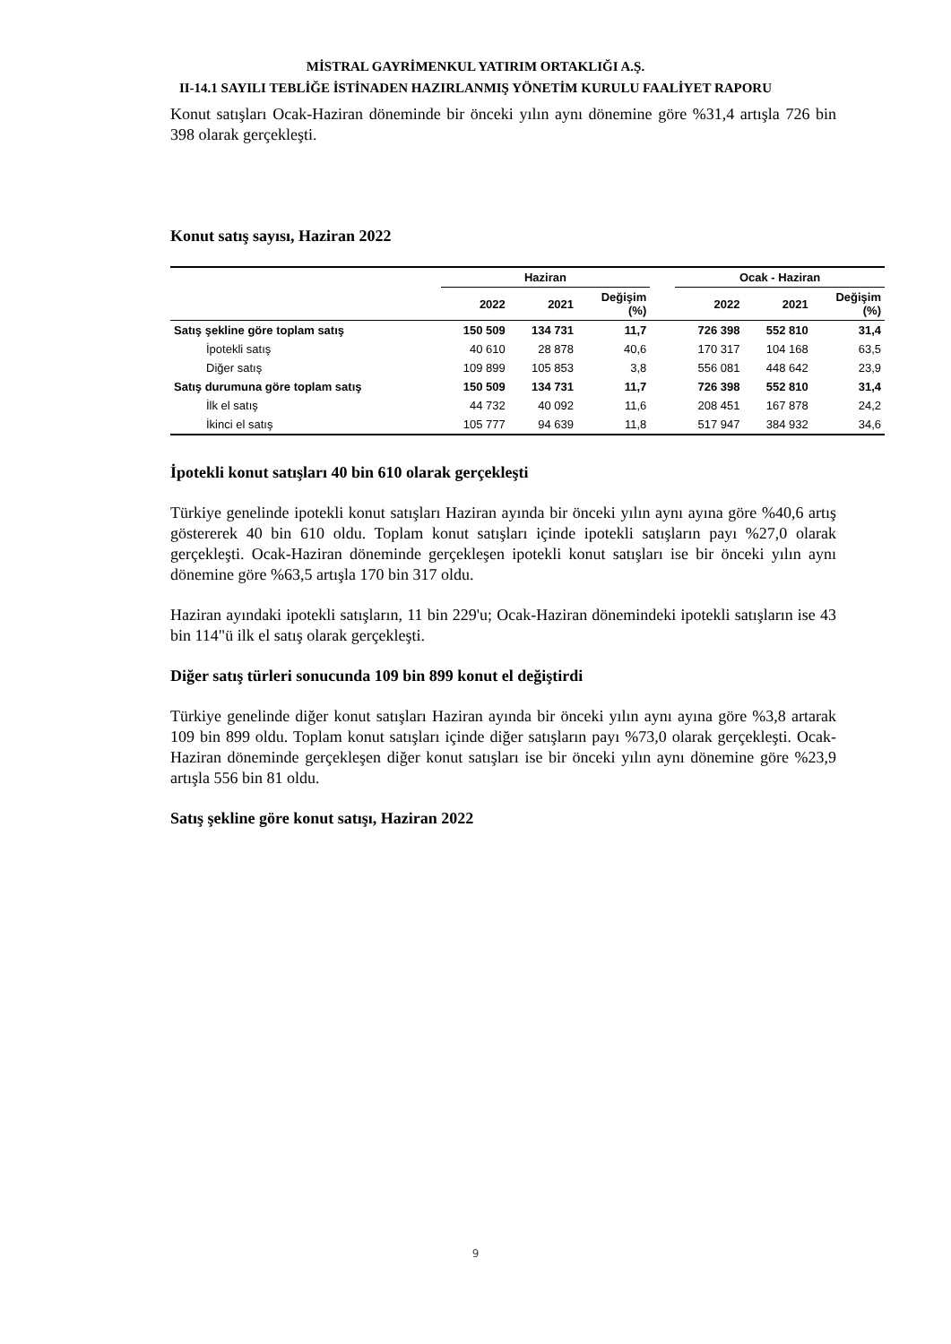MİSTRAL GAYRİMENKUL YATIRIM ORTAKLIĞI A.Ş.
II-14.1 SAYILI TEBLİĞE İSTİNADEN HAZIRLANMIŞ YÖNETİM KURULU FAALİYET RAPORU
Konut satışları Ocak-Haziran döneminde bir önceki yılın aynı dönemine göre %31,4 artışla 726 bin 398 olarak gerçekleşti.
Konut satış sayısı, Haziran 2022
| | Haziran | | | | Ocak - Haziran | | |
| --- | --- | --- | --- | --- | --- | --- | --- |
| | 2022 | 2021 | Değişim (%) | | 2022 | 2021 | Değişim (%) |
| Satış şekline göre toplam satış | 150 509 | 134 731 | 11,7 | | 726 398 | 552 810 | 31,4 |
| İpotekli satış | 40 610 | 28 878 | 40,6 | | 170 317 | 104 168 | 63,5 |
| Diğer satış | 109 899 | 105 853 | 3,8 | | 556 081 | 448 642 | 23,9 |
| Satış durumuna göre toplam satış | 150 509 | 134 731 | 11,7 | | 726 398 | 552 810 | 31,4 |
| İlk el satış | 44 732 | 40 092 | 11,6 | | 208 451 | 167 878 | 24,2 |
| İkinci el satış | 105 777 | 94 639 | 11,8 | | 517 947 | 384 932 | 34,6 |
İpotekli konut satışları 40 bin 610 olarak gerçekleşti
Türkiye genelinde ipotekli konut satışları Haziran ayında bir önceki yılın aynı ayına göre %40,6 artış göstererek 40 bin 610 oldu. Toplam konut satışları içinde ipotekli satışların payı %27,0 olarak gerçekleşti. Ocak-Haziran döneminde gerçekleşen ipotekli konut satışları ise bir önceki yılın aynı dönemine göre %63,5 artışla 170 bin 317 oldu.
Haziran ayındaki ipotekli satışların, 11 bin 229'u; Ocak-Haziran dönemindeki ipotekli satışların ise 43 bin 114"ü ilk el satış olarak gerçekleşti.
Diğer satış türleri sonucunda 109 bin 899 konut el değiştirdi
Türkiye genelinde diğer konut satışları Haziran ayında bir önceki yılın aynı ayına göre %3,8 artarak 109 bin 899 oldu. Toplam konut satışları içinde diğer satışların payı %73,0 olarak gerçekleşti. Ocak-Haziran döneminde gerçekleşen diğer konut satışları ise bir önceki yılın aynı dönemine göre %23,9 artışla 556 bin 81 oldu.
Satış şekline göre konut satışı, Haziran 2022
9